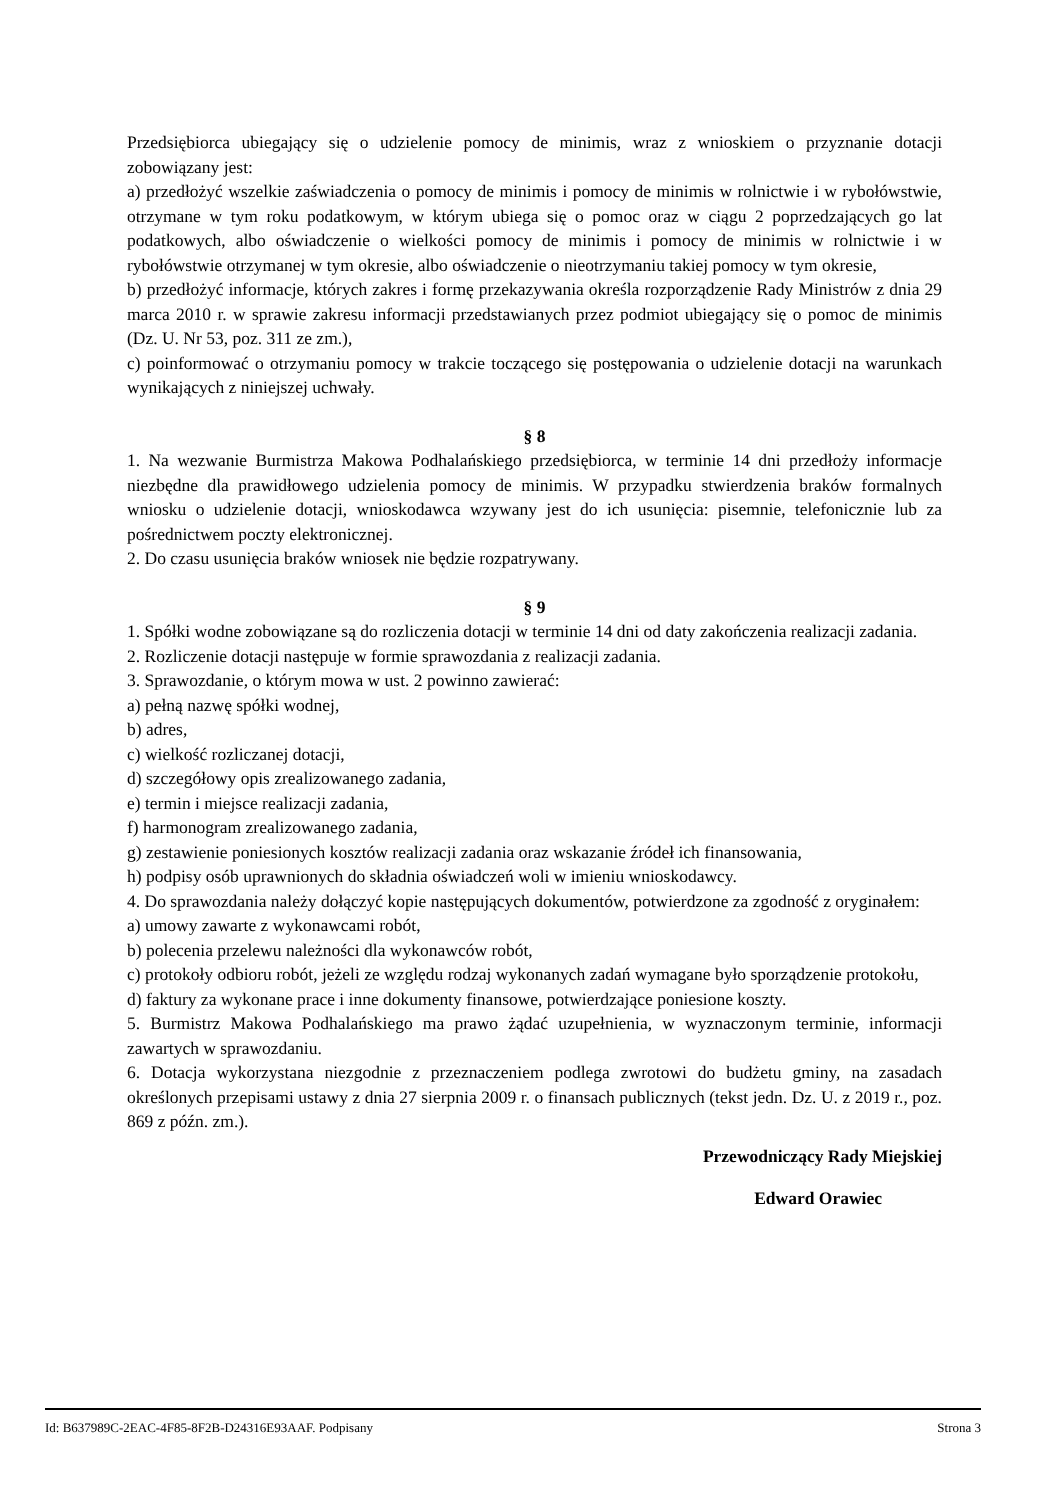Przedsiębiorca ubiegający się o udzielenie pomocy de minimis, wraz z wnioskiem o przyznanie dotacji zobowiązany jest:
a) przedłożyć wszelkie zaświadczenia o pomocy de minimis i pomocy de minimis w rolnictwie i w rybołówstwie, otrzymane w tym roku podatkowym, w którym ubiega się o pomoc oraz w ciągu 2 poprzedzających go lat podatkowych, albo oświadczenie o wielkości pomocy de minimis i pomocy de minimis w rolnictwie i w rybołówstwie otrzymanej w tym okresie, albo oświadczenie o nieotrzymaniu takiej pomocy w tym okresie,
b) przedłożyć informacje, których zakres i formę przekazywania określa rozporządzenie Rady Ministrów z dnia 29 marca 2010 r. w sprawie zakresu informacji przedstawianych przez podmiot ubiegający się o pomoc de minimis (Dz. U. Nr 53, poz. 311 ze zm.),
c) poinformować o otrzymaniu pomocy w trakcie toczącego się postępowania o udzielenie dotacji na warunkach wynikających z niniejszej uchwały.
§ 8
1. Na wezwanie Burmistrza Makowa Podhalańskiego przedsiębiorca, w terminie 14 dni przedłoży informacje niezbędne dla prawidłowego udzielenia pomocy de minimis. W przypadku stwierdzenia braków formalnych wniosku o udzielenie dotacji, wnioskodawca wzywany jest do ich usunięcia: pisemnie, telefonicznie lub za pośrednictwem poczty elektronicznej.
2. Do czasu usunięcia braków wniosek nie będzie rozpatrywany.
§ 9
1. Spółki wodne zobowiązane są do rozliczenia dotacji w terminie 14 dni od daty zakończenia realizacji zadania.
2. Rozliczenie dotacji następuje w formie sprawozdania z realizacji zadania.
3. Sprawozdanie, o którym mowa w ust. 2 powinno zawierać:
a) pełną nazwę spółki wodnej,
b) adres,
c) wielkość rozliczanej dotacji,
d) szczegółowy opis zrealizowanego zadania,
e) termin i miejsce realizacji zadania,
f) harmonogram zrealizowanego zadania,
g) zestawienie poniesionych kosztów realizacji zadania oraz wskazanie źródeł ich finansowania,
h) podpisy osób uprawnionych do składnia oświadczeń woli w imieniu wnioskodawcy.
4. Do sprawozdania należy dołączyć kopie następujących dokumentów, potwierdzone za zgodność z oryginałem:
a) umowy zawarte z wykonawcami robót,
b) polecenia przelewu należności dla wykonawców robót,
c) protokoły odbioru robót, jeżeli ze względu rodzaj wykonanych zadań wymagane było sporządzenie protokołu,
d) faktury za wykonane prace i inne dokumenty finansowe, potwierdzające poniesione koszty.
5. Burmistrz Makowa Podhalańskiego ma prawo żądać uzupełnienia, w wyznaczonym terminie, informacji zawartych w sprawozdaniu.
6. Dotacja wykorzystana niezgodnie z przeznaczeniem podlega zwrotowi do budżetu gminy, na zasadach określonych przepisami ustawy z dnia 27 sierpnia 2009 r. o finansach publicznych (tekst jedn. Dz. U. z 2019 r., poz. 869 z późn. zm.).
Przewodniczący Rady Miejskiej
Edward Orawiec
Id: B637989C-2EAC-4F85-8F2B-D24316E93AAF. Podpisany Strona 3